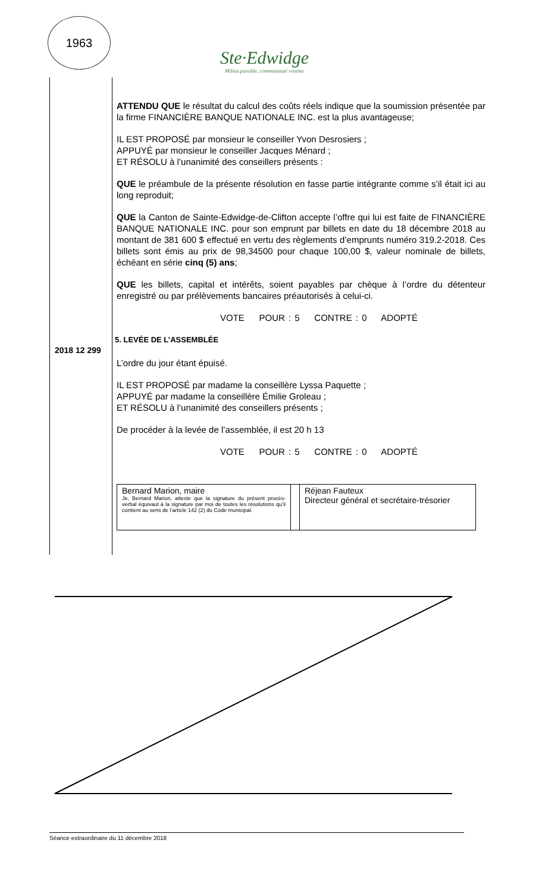1963
Ste·Edwidge
Milieu paisible, communauté vivante
2018 12 299
ATTENDU QUE le résultat du calcul des coûts réels indique que la soumission présentée par la firme FINANCIÈRE BANQUE NATIONALE INC. est la plus avantageuse;
IL EST PROPOSÉ par monsieur le conseiller Yvon Desrosiers ;
APPUYÉ par monsieur le conseiller Jacques Ménard ;
ET RÉSOLU à l’unanimité des conseillers présents :
QUE le préambule de la présente résolution en fasse partie intégrante comme s’il était ici au long reproduit;
QUE la Canton de Sainte-Edwidge-de-Clifton accepte l’offre qui lui est faite de FINANCIÈRE BANQUE NATIONALE INC. pour son emprunt par billets en date du 18 décembre 2018 au montant de 381 600 $ effectué en vertu des règlements d’emprunts numéro 319.2-2018. Ces billets sont émis au prix de 98,34500 pour chaque 100,00 $, valeur nominale de billets, échéant en série cinq (5) ans;
QUE les billets, capital et intérêts, soient payables par chèque à l’ordre du détenteur enregistré ou par prélèvements bancaires préautorisés à celui-ci.
VOTE POUR : 5 CONTRE : 0 ADOPTÉ
5. LEVÉE DE L’ASSEMBLÉE
L’ordre du jour étant épuisé.
IL EST PROPOSÉ par madame la conseillère Lyssa Paquette ;
APPUYÉ par madame la conseillère Émilie Groleau ;
ET RÉSOLU à l’unanimité des conseillers présents ;
De procéder à la levée de l’assemblée, il est 20 h 13
VOTE POUR : 5 CONTRE : 0 ADOPTÉ
| Bernard Marion, maire Je, Bernard Marion, atteste que la signature du présent procès-verbal équivaut à la signature par moi de toutes les résolutions qu’il contient au sens de l’article 142 (2) du Code municipal. | | Réjean Fauteux Directeur général et secrétaire-trésorier |
Séance extraordinaire du 11 décembre 2018